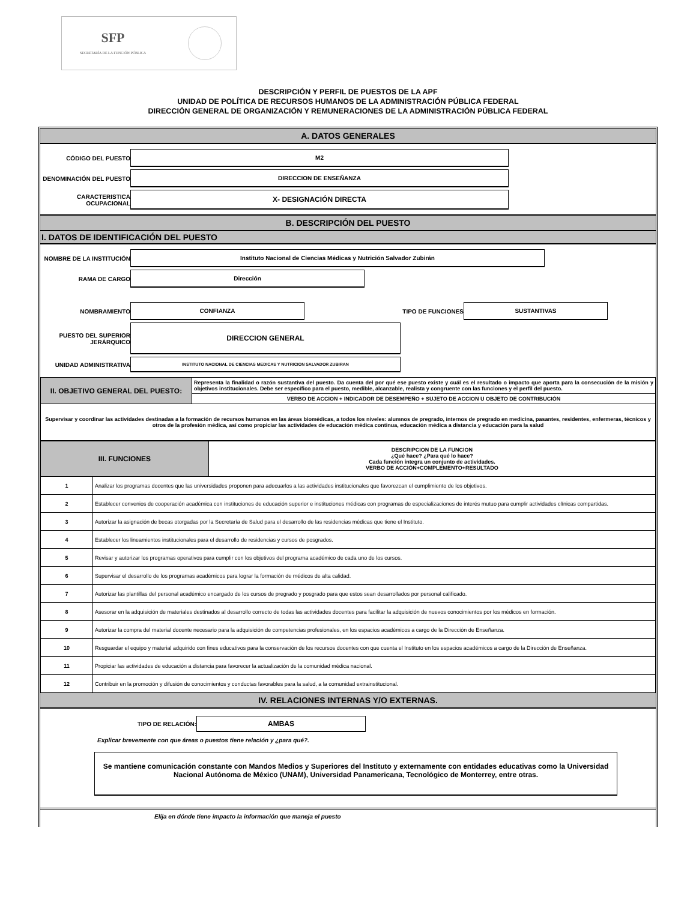SFP
SECRETARÍA DE LA FUNCIÓN PÚBLICA
DESCRIPCIÓN Y PERFIL DE PUESTOS DE LA APF
UNIDAD DE POLÍTICA DE RECURSOS HUMANOS DE LA ADMINISTRACIÓN PÚBLICA FEDERAL
DIRECCIÓN GENERAL DE ORGANIZACIÓN Y REMUNERACIONES DE LA ADMINISTRACIÓN PÚBLICA FEDERAL
A. DATOS GENERALES
CÓDIGO DEL PUESTO
M2
DENOMINACIÓN DEL PUESTO
DIRECCION DE ENSEÑANZA
CARACTERISTICA OCUPACIONAL
X- DESIGNACIÓN DIRECTA
B. DESCRIPCIÓN DEL PUESTO
I. DATOS DE IDENTIFICACIÓN DEL PUESTO
NOMBRE DE LA INSTITUCIÓN
Instituto Nacional de Ciencias Médicas y Nutrición Salvador Zubirán
RAMA DE CARGO
Dirección
NOMBRAMIENTO
CONFIANZA
TIPO DE FUNCIONES
SUSTANTIVAS
PUESTO DEL SUPERIOR JERÁRQUICO
DIRECCION GENERAL
UNIDAD ADMINISTRATIVA
INSTITUTO NACIONAL DE CIENCIAS MEDICAS Y NUTRICION SALVADOR ZUBIRAN
| II. OBJETIVO GENERAL DEL PUESTO: | Representa la finalidad o razón sustantiva del puesto. Da cuenta del por qué ese puesto existe y cuál es el resultado o impacto que aporta para la consecución de la misión y objetivos institucionales. Debe ser específico para el puesto, medible, alcanzable, realista y congruente con las funciones y el perfil del puesto. |
| | VERBO DE ACCION + INDICADOR DE DESEMPEÑO + SUJETO DE ACCION U OBJETO DE CONTRIBUCIÓN |
| Supervisar y coordinar las actividades destinadas a la formación de recursos humanos en las áreas biomédicas, a todos los niveles: alumnos de pregrado, internos de pregrado en medicina, pasantes, residentes, enfermeras, técnicos y otros de la profesión médica, así como propiciar las actividades de educación médica continua, educación médica a distancia y educación para la salud | |
| III. FUNCIONES | | DESCRIPCION DE LA FUNCION ¿Qué hace? ¿Para qué lo hace? Cada función integra un conjunto de actividades. VERBO DE ACCIÓN+COMPLEMENTO+RESULTADO |
| 1 | Analizar los programas docentes que las universidades proponen para adecuarlos a las actividades institucionales que favorezcan el cumplimiento de los objetivos. | |
| 2 | Establecer convenios de cooperación académica con instituciones de educación superior e instituciones médicas con programas de especializaciones de interés mutuo para cumplir actividades clínicas compartidas. | |
| 3 | Autorizar la asignación de becas otorgadas por la Secretaría de Salud para el desarrollo de las residencias médicas que tiene el Instituto. | |
| 4 | Establecer los lineamientos institucionales para el desarrollo de residencias y cursos de posgrados. | |
| 5 | Revisar y autorizar los programas operativos para cumplir con los objetivos del programa académico de cada uno de los cursos. | |
| 6 | Supervisar el desarrollo de los programas académicos para lograr la formación de médicos de alta calidad. | |
| 7 | Autorizar las plantillas del personal académico encargado de los cursos de pregrado y posgrado para que estos sean desarrollados por personal calificado. | |
| 8 | Asesorar en la adquisición de materiales destinados al desarrollo correcto de todas las actividades docentes para facilitar la adquisición de nuevos conocimientos por los médicos en formación. | |
| 9 | Autorizar la compra del material docente necesario para la adquisición de competencias profesionales, en los espacios académicos a cargo de la Dirección de Enseñanza. | |
| 10 | Resguardar el equipo y material adquirido con fines educativos para la conservación de los recursos docentes con que cuenta el Instituto en los espacios académicos a cargo de la Dirección de Enseñanza. | |
| 11 | Propiciar las actividades de educación a distancia para favorecer la actualización de la comunidad médica nacional. | |
| 12 | Contribuir en la promoción y difusión de conocimientos y conductas favorables para la salud, a la comunidad extrainstitucional. | |
IV. RELACIONES INTERNAS Y/O EXTERNAS.
TIPO DE RELACIÓN:
AMBAS
Explicar brevemente con que áreas o puestos tiene relación y ¿para qué?.
Se mantiene comunicación constante con Mandos Medios y Superiores del Instituto y externamente con entidades educativas como la Universidad Nacional Autónoma de México (UNAM), Universidad Panamericana, Tecnológico de Monterrey, entre otras.
Elija en dónde tiene impacto la información que maneja el puesto